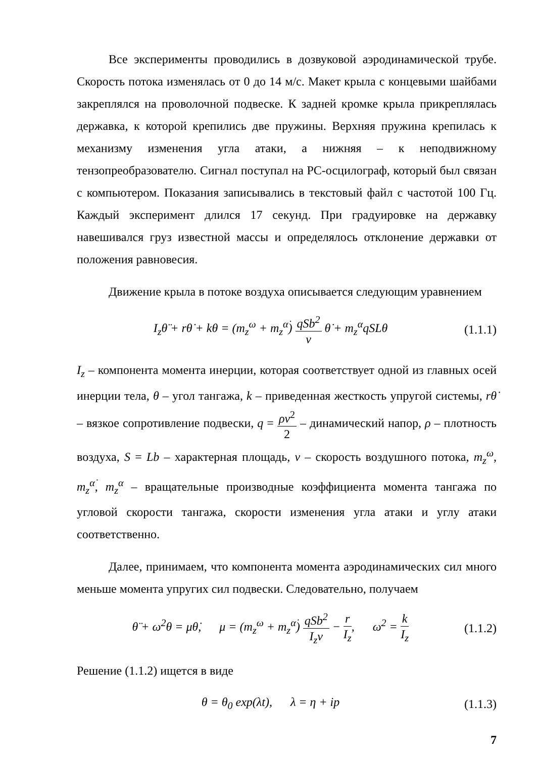Все эксперименты проводились в дозвуковой аэродинамической трубе. Скорость потока изменялась от 0 до 14 м/с. Макет крыла с концевыми шайбами закреплялся на проволочной подвеске. К задней кромке крыла прикреплялась державка, к которой крепились две пружины. Верхняя пружина крепилась к механизму изменения угла атаки, а нижняя – к неподвижному тензопреобразователю. Сигнал поступал на PC-осцилограф, который был связан с компьютером. Показания записывались в текстовый файл с частотой 100 Гц. Каждый эксперимент длился 17 секунд. При градуировке на державку навешивался груз известной массы и определялось отклонение державки от положения равновесия.
Движение крыла в потоке воздуха описывается следующим уравнением
I<sub>z</sub>θ̈ + rθ̇ + kθ = (m<sub>z</sub><sup>ω</sup> + m<sub>z</sub><sup>α̇</sup>) qSb<sup>2</sup> v θ̇ + m<sub>z</sub><sup>α</sup>qSLθ
(1.1.1)
I<sub>z</sub> – компонента момента инерции, которая соответствует одной из главных осей инерции тела, θ – угол тангажа, k – приведенная жесткость упругой системы, rθ̇ – вязкое сопротивление подвески, q = ρv<sup>2</sup> 2 – динамический напор, ρ – плотность воздуха, S = Lb – характерная площадь, v – скорость воздушного потока, m<sub>z</sub><sup>ω</sup>, m<sub>z</sub><sup>α̇</sup>, m<sub>z</sub><sup>α</sup> – вращательные производные коэффициента момента тангажа по угловой скорости тангажа, скорости изменения угла атаки и углу атаки соответственно.
Далее, принимаем, что компонента момента аэродинамических сил много меньше момента упругих сил подвески. Следовательно, получаем
θ̈ + ω<sup>2</sup>θ = μθ̇, μ = (m<sub>z</sub><sup>ω</sup> + m<sub>z</sub><sup>α̇</sup>) qSb<sup>2</sup> I<sub>z</sub>v − r I<sub>z</sub>, ω<sup>2</sup> = k I<sub>z</sub>
(1.1.2)
Решение (1.1.2) ищется в виде
θ = θ<sub>0</sub> exp(λt), λ = η + ip
(1.1.3)
7